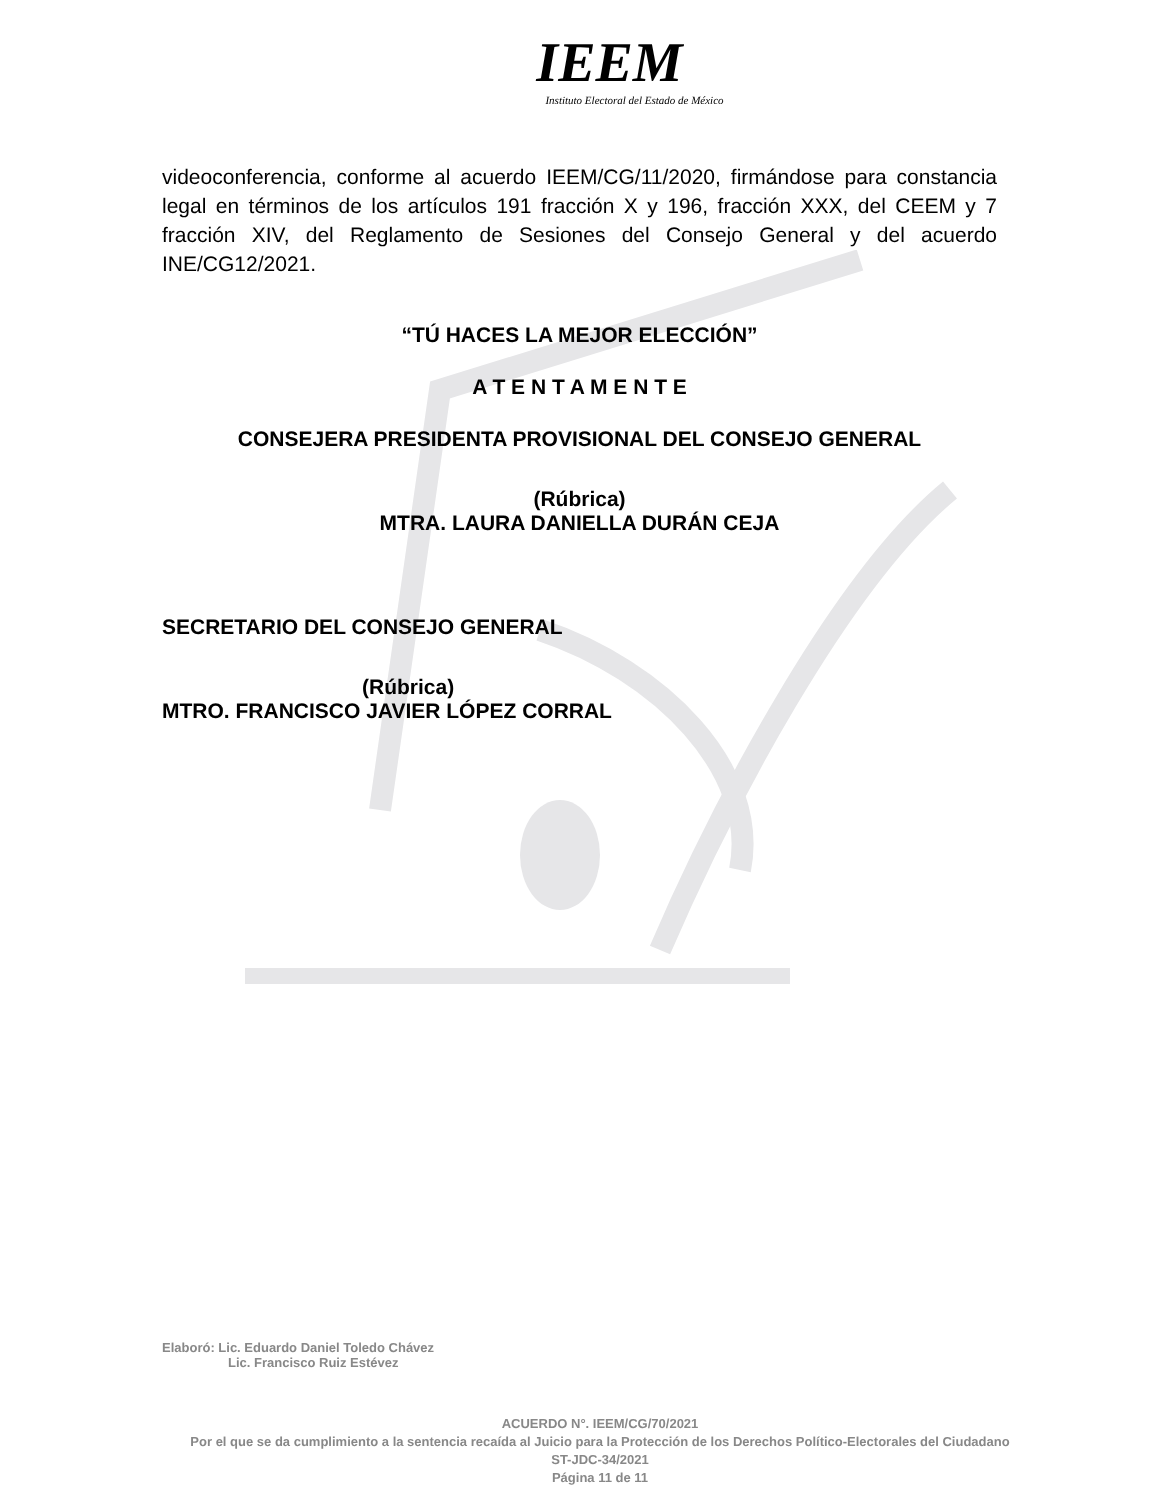IEEM
Instituto Electoral del Estado de México
videoconferencia, conforme al acuerdo IEEM/CG/11/2020, firmándose para constancia legal en términos de los artículos 191 fracción X y 196, fracción XXX, del CEEM y 7 fracción XIV, del Reglamento de Sesiones del Consejo General y del acuerdo INE/CG12/2021.
“TÚ HACES LA MEJOR ELECCIÓN”
A T E N T A M E N T E
CONSEJERA PRESIDENTA PROVISIONAL DEL CONSEJO GENERAL
(Rúbrica)
MTRA. LAURA DANIELLA DURÁN CEJA
SECRETARIO DEL CONSEJO GENERAL
(Rúbrica)
MTRO. FRANCISCO JAVIER LÓPEZ CORRAL
Elaboró: Lic. Eduardo Daniel Toledo Chávez
Lic. Francisco Ruiz Estévez
ACUERDO N°. IEEM/CG/70/2021
Por el que se da cumplimiento a la sentencia recaída al Juicio para la Protección de los Derechos Político-Electorales del Ciudadano ST-JDC-34/2021
Página 11 de 11